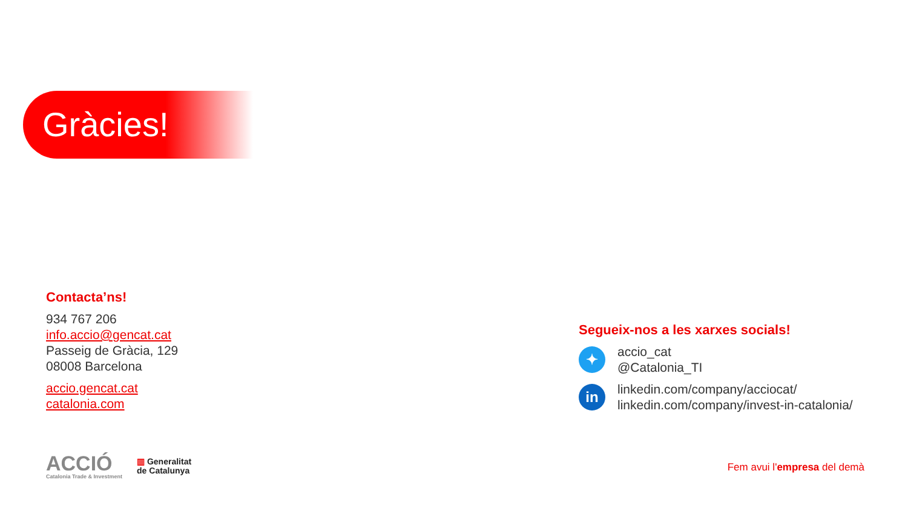Gràcies!
Contacta’ns!
934 767 206
info.accio@gencat.cat
Passeig de Gràcia, 129
08008 Barcelona
accio.gencat.cat
catalonia.com
Segueix-nos a les xarxes socials!
✦
accio_cat
@Catalonia_TI
in
linkedin.com/company/acciocat/
linkedin.com/company/invest-in-catalonia/
ACCIÓ
Catalonia Trade & Investment
▥ Generalitat
de Catalunya
Fem avui l'empresa del demà